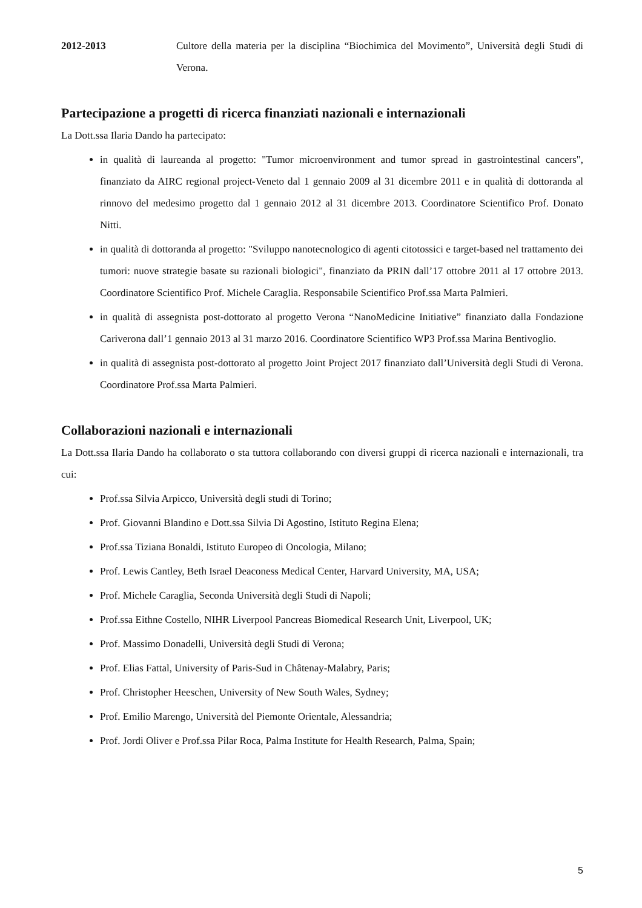2012-2013 Cultore della materia per la disciplina “Biochimica del Movimento”, Università degli Studi di Verona.
Partecipazione a progetti di ricerca finanziati nazionali e internazionali
La Dott.ssa Ilaria Dando ha partecipato:
in qualità di laureanda al progetto: "Tumor microenvironment and tumor spread in gastrointestinal cancers", finanziato da AIRC regional project-Veneto dal 1 gennaio 2009 al 31 dicembre 2011 e in qualità di dottoranda al rinnovo del medesimo progetto dal 1 gennaio 2012 al 31 dicembre 2013. Coordinatore Scientifico Prof. Donato Nitti.
in qualità di dottoranda al progetto: "Sviluppo nanotecnologico di agenti citotossici e target-based nel trattamento dei tumori: nuove strategie basate su razionali biologici", finanziato da PRIN dall’17 ottobre 2011 al 17 ottobre 2013. Coordinatore Scientifico Prof. Michele Caraglia. Responsabile Scientifico Prof.ssa Marta Palmieri.
in qualità di assegnista post-dottorato al progetto Verona “NanoMedicine Initiative” finanziato dalla Fondazione Cariverona dall’1 gennaio 2013 al 31 marzo 2016. Coordinatore Scientifico WP3 Prof.ssa Marina Bentivoglio.
in qualità di assegnista post-dottorato al progetto Joint Project 2017 finanziato dall’Università degli Studi di Verona. Coordinatore Prof.ssa Marta Palmieri.
Collaborazioni nazionali e internazionali
La Dott.ssa Ilaria Dando ha collaborato o sta tuttora collaborando con diversi gruppi di ricerca nazionali e internazionali, tra cui:
Prof.ssa Silvia Arpicco, Università degli studi di Torino;
Prof. Giovanni Blandino e Dott.ssa Silvia Di Agostino, Istituto Regina Elena;
Prof.ssa Tiziana Bonaldi, Istituto Europeo di Oncologia, Milano;
Prof. Lewis Cantley, Beth Israel Deaconess Medical Center, Harvard University, MA, USA;
Prof. Michele Caraglia, Seconda Università degli Studi di Napoli;
Prof.ssa Eithne Costello, NIHR Liverpool Pancreas Biomedical Research Unit, Liverpool, UK;
Prof. Massimo Donadelli, Università degli Studi di Verona;
Prof. Elias Fattal, University of Paris-Sud in Châtenay-Malabry, Paris;
Prof. Christopher Heeschen, University of New South Wales, Sydney;
Prof. Emilio Marengo, Università del Piemonte Orientale, Alessandria;
Prof. Jordi Oliver e Prof.ssa Pilar Roca, Palma Institute for Health Research, Palma, Spain;
5